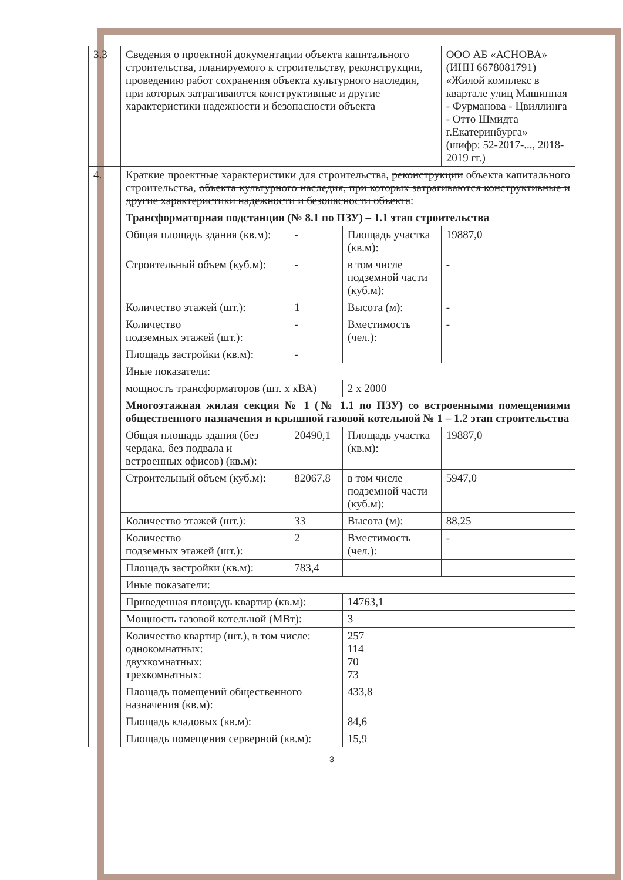| 3.3 | Сведения о проектной документации объекта капитального строительства, планируемого к строительству, реконструкции, проведению работ сохранения объекта культурного наследия, при которых затрагиваются конструктивные и другие характеристики надежности и безопасности объекта | | | ООО АБ «АСНОВА» (ИНН 6678081791) «Жилой комплекс в квартале улиц Машинная - Фурманова - Цвиллинга - Отто Шмидта г.Екатеринбурга» (шифр: 52-2017-..., 2018-2019 гг.) |
| 4. | Краткие проектные характеристики для строительства, реконструкции объекта капитального строительства, объекта культурного наследия, при которых затрагиваются конструктивные и другие характеристики надежности и безопасности объекта : | | | |
| | Трансформаторная подстанция (№ 8.1 по ПЗУ) – 1.1 этап строительства | | | |
| | Общая площадь здания (кв.м): | - | Площадь участка (кв.м): | 19887,0 |
| | Строительный объем (куб.м): | - | в том числе подземной части (куб.м): | - |
| | Количество этажей (шт.): | 1 | Высота (м): | - |
| | Количество подземных этажей (шт.): | - | Вместимость (чел.): | - |
| | Площадь застройки (кв.м): | - | | |
| | Иные показатели: | | | |
| | мощность трансформаторов (шт. х кВА) | | 2 х 2000 | |
| | Многоэтажная жилая секция № 1 (№ 1.1 по ПЗУ) со встроенными помещениями общественного назначения и крышной газовой котельной № 1 – 1.2 этап строительства | | | |
| | Общая площадь здания (без чердака, без подвала и встроенных офисов) (кв.м): | 20490,1 | Площадь участка (кв.м): | 19887,0 |
| | Строительный объем (куб.м): | 82067,8 | в том числе подземной части (куб.м): | 5947,0 |
| | Количество этажей (шт.): | 33 | Высота (м): | 88,25 |
| | Количество подземных этажей (шт.): | 2 | Вместимость (чел.): | - |
| | Площадь застройки (кв.м): | 783,4 | | |
| | Иные показатели: | | | |
| | Приведенная площадь квартир (кв.м): | | 14763,1 | |
| | Мощность газовой котельной (МВт): | | 3 | |
| | Количество квартир (шт.), в том числе: однокомнатных: двухкомнатных: трехкомнатных: | | 257 114 70 73 | |
| | Площадь помещений общественного назначения (кв.м): | | 433,8 | |
| | Площадь кладовых (кв.м): | | 84,6 | |
| | Площадь помещения серверной (кв.м): | | 15,9 | |
3